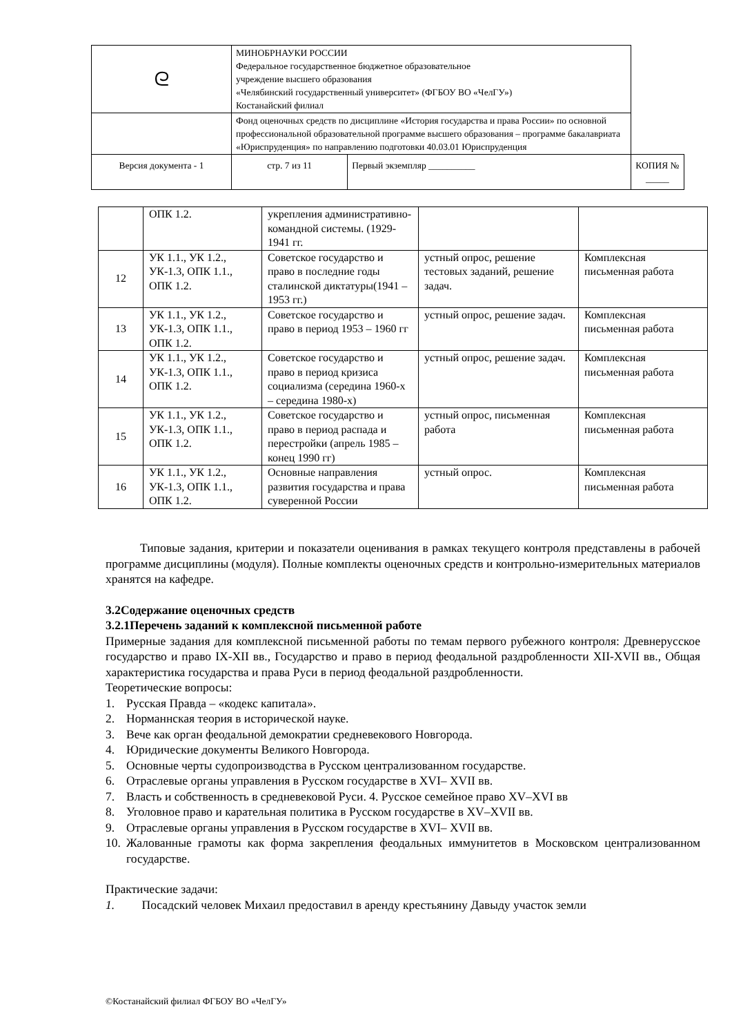| ᘓ | МИНОБРНАУКИ РОССИИ Федеральное государственное бюджетное образовательное учреждение высшего образования «Челябинский государственный университет» (ФГБОУ ВО «ЧелГУ») Костанайский филиал | | | |
| | Фонд оценочных средств по дисциплине «История государства и права России» по основной профессиональной образовательной программе высшего образования – программе бакалавриата «Юриспруденция» по направлению подготовки 40.03.01 Юриспруденция | | | |
| Версия документа - 1 | | стр. 7 из 11 | Первый экземпляр __________ | КОПИЯ № _____ |
| | ОПК 1.2. | укрепления административно-командной системы. (1929-1941 гг. | | |
| 12 | УК 1.1., УК 1.2., УК-1.3, ОПК 1.1., ОПК 1.2. | Советское государство и право в последние годы сталинской диктатуры(1941 – 1953 гг.) | устный опрос, решение тестовых заданий, решение задач. | Комплексная письменная работа |
| 13 | УК 1.1., УК 1.2., УК-1.3, ОПК 1.1., ОПК 1.2. | Советское государство и право в период 1953 – 1960 гг | устный опрос, решение задач. | Комплексная письменная работа |
| 14 | УК 1.1., УК 1.2., УК-1.3, ОПК 1.1., ОПК 1.2. | Советское государство и право в период кризиса социализма (середина 1960-х – середина 1980-х) | устный опрос, решение задач. | Комплексная письменная работа |
| 15 | УК 1.1., УК 1.2., УК-1.3, ОПК 1.1., ОПК 1.2. | Советское государство и право в период распада и перестройки (апрель 1985 – конец 1990 гг) | устный опрос, письменная работа | Комплексная письменная работа |
| 16 | УК 1.1., УК 1.2., УК-1.3, ОПК 1.1., ОПК 1.2. | Основные направления развития государства и права суверенной России | устный опрос. | Комплексная письменная работа |
Типовые задания, критерии и показатели оценивания в рамках текущего контроля представлены в рабочей программе дисциплины (модуля). Полные комплекты оценочных средств и контрольно-измерительных материалов хранятся на кафедре.
3.2Содержание оценочных средств
3.2.1Перечень заданий к комплексной письменной работе
Примерные задания для комплексной письменной работы по темам первого рубежного контроля: Древнерусское государство и право IX-XII вв., Государство и право в период феодальной раздробленности XII-XVII вв., Общая характеристика государства и права Руси в период феодальной раздробленности.
Теоретические вопросы:
1. Русская Правда – «кодекс капитала».
2. Норманнская теория в исторической науке.
3. Вече как орган феодальной демократии средневекового Новгорода.
4. Юридические документы Великого Новгорода.
5. Основные черты судопроизводства в Русском централизованном государстве.
6. Отраслевые органы управления в Русском государстве в XVI– XVII вв.
7. Власть и собственность в средневековой Руси. 4. Русское семейное право XV–XVI вв
8. Уголовное право и карательная политика в Русском государстве в XV–XVII вв.
9. Отраслевые органы управления в Русском государстве в XVI– XVII вв.
10. Жалованные грамоты как форма закрепления феодальных иммунитетов в Московском централизованном государстве.
Практические задачи:
1. Посадский человек Михаил предоставил в аренду крестьянину Давыду участок земли
©Костанайский филиал ФГБОУ ВО «ЧелГУ»